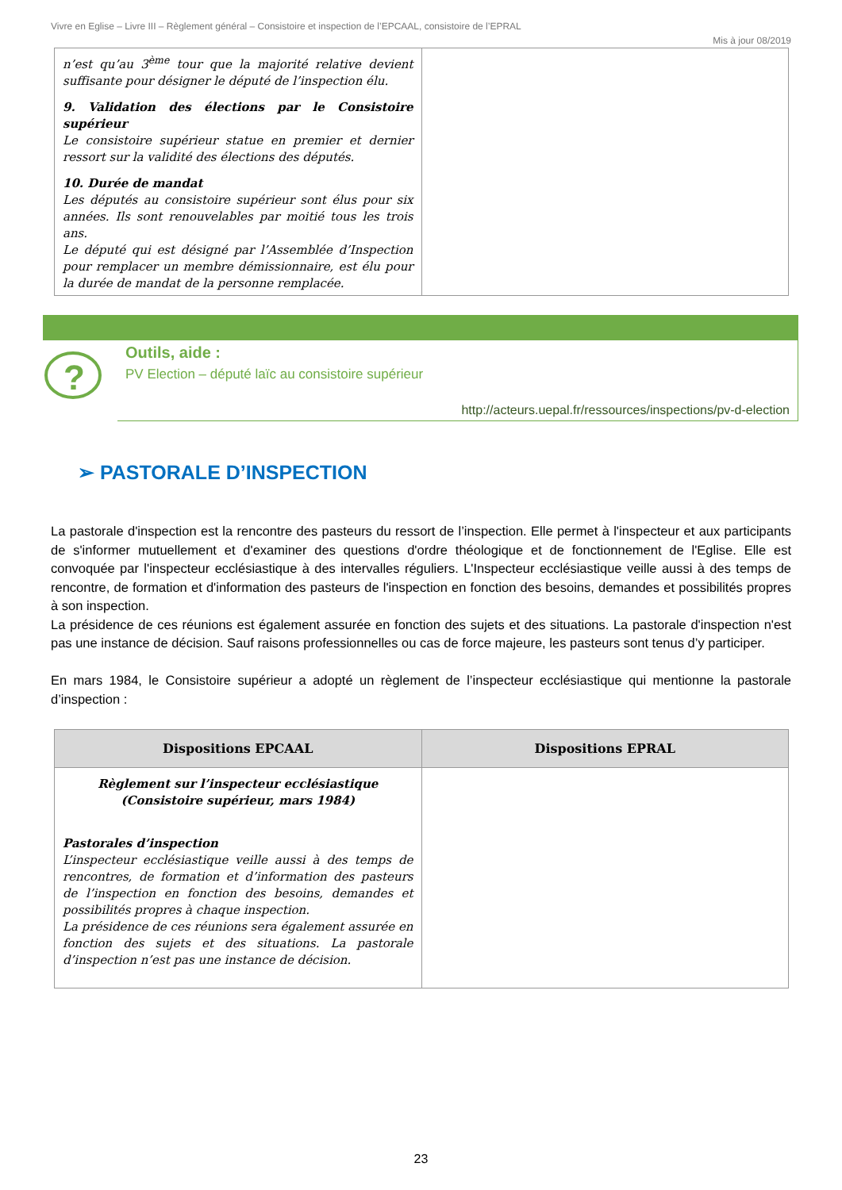Vivre en Eglise – Livre III – Règlement général – Consistoire et inspection de l’EPCAAL, consistoire de l’EPRAL
Mis à jour 08/2019
| n’est qu’au 3<sup>ème</sup> tour que la majorité relative devient suffisante pour désigner le député de l’inspection élu. 9. Validation des élections par le Consistoire supérieur Le consistoire supérieur statue en premier et dernier ressort sur la validité des élections des députés. 10. Durée de mandat Les députés au consistoire supérieur sont élus pour six années. Ils sont renouvelables par moitié tous les trois ans. Le député qui est désigné par l’Assemblée d’Inspection pour remplacer un membre démissionnaire, est élu pour la durée de mandat de la personne remplacée. | |
?
Outils, aide :
PV Election – député laïc au consistoire supérieur
http://acteurs.uepal.fr/ressources/inspections/pv-d-election
➢ PASTORALE D’INSPECTION
La pastorale d'inspection est la rencontre des pasteurs du ressort de l’inspection. Elle permet à l'inspecteur et aux participants de s'informer mutuellement et d'examiner des questions d'ordre théologique et de fonctionnement de l'Eglise. Elle est convoquée par l'inspecteur ecclésiastique à des intervalles réguliers. L'Inspecteur ecclésiastique veille aussi à des temps de rencontre, de formation et d'information des pasteurs de l'inspection en fonction des besoins, demandes et possibilités propres à son inspection.
La présidence de ces réunions est également assurée en fonction des sujets et des situations. La pastorale d'inspection n'est pas une instance de décision. Sauf raisons professionnelles ou cas de force majeure, les pasteurs sont tenus d’y participer.
En mars 1984, le Consistoire supérieur a adopté un règlement de l’inspecteur ecclésiastique qui mentionne la pastorale d’inspection :
| Dispositions EPCAAL | Dispositions EPRAL |
| --- | --- |
| Règlement sur l’inspecteur ecclésiastique (Consistoire supérieur, mars 1984) Pastorales d’inspection L’inspecteur ecclésiastique veille aussi à des temps de rencontres, de formation et d’information des pasteurs de l’inspection en fonction des besoins, demandes et possibilités propres à chaque inspection. La présidence de ces réunions sera également assurée en fonction des sujets et des situations. La pastorale d’inspection n’est pas une instance de décision. | |
23